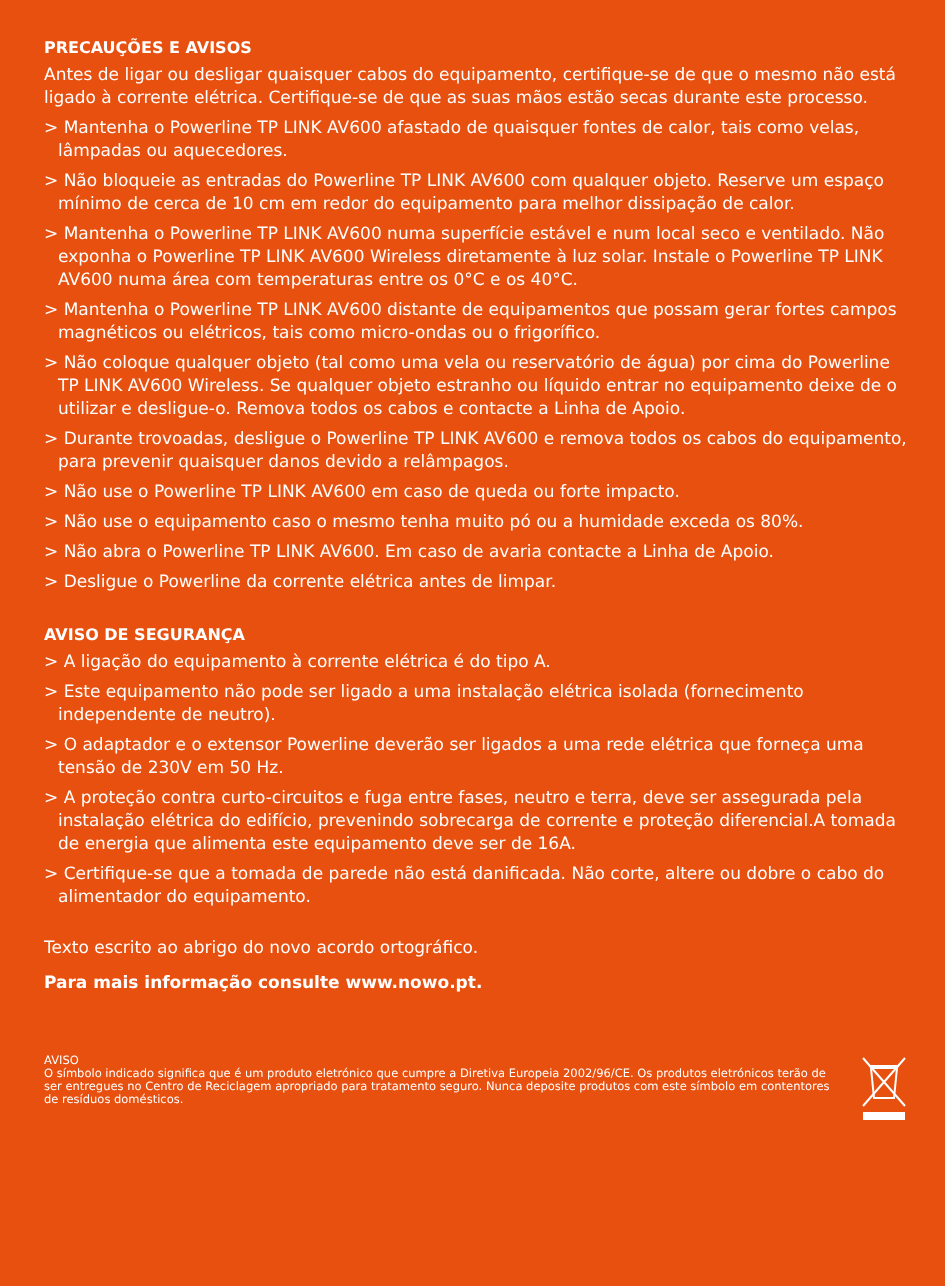PRECAUÇÕES E AVISOS
Antes de ligar ou desligar quaisquer cabos do equipamento, certifique-se de que o mesmo não está ligado à corrente elétrica. Certifique-se de que as suas mãos estão secas durante este processo.
> Mantenha o Powerline TP LINK AV600 afastado de quaisquer fontes de calor, tais como velas, lâmpadas ou aquecedores.
> Não bloqueie as entradas do Powerline TP LINK AV600 com qualquer objeto. Reserve um espaço mínimo de cerca de 10 cm em redor do equipamento para melhor dissipação de calor.
> Mantenha o Powerline TP LINK AV600 numa superfície estável e num local seco e ventilado. Não exponha o Powerline TP LINK AV600 Wireless diretamente à luz solar. Instale o Powerline TP LINK AV600 numa área com temperaturas entre os 0°C e os 40°C.
> Mantenha o Powerline TP LINK AV600 distante de equipamentos que possam gerar fortes campos magnéticos ou elétricos, tais como micro-ondas ou o frigorífico.
> Não coloque qualquer objeto (tal como uma vela ou reservatório de água) por cima do Powerline TP LINK AV600 Wireless. Se qualquer objeto estranho ou líquido entrar no equipamento deixe de o utilizar e desligue-o. Remova todos os cabos e contacte a Linha de Apoio.
> Durante trovoadas, desligue o Powerline TP LINK AV600 e remova todos os cabos do equipamento, para prevenir quaisquer danos devido a relâmpagos.
> Não use o Powerline TP LINK AV600 em caso de queda ou forte impacto.
> Não use o equipamento caso o mesmo tenha muito pó ou a humidade exceda os 80%.
> Não abra o Powerline TP LINK AV600. Em caso de avaria contacte a Linha de Apoio.
> Desligue o Powerline da corrente elétrica antes de limpar.
AVISO DE SEGURANÇA
> A ligação do equipamento à corrente elétrica é do tipo A.
> Este equipamento não pode ser ligado a uma instalação elétrica isolada (fornecimento independente de neutro).
> O adaptador e o extensor Powerline deverão ser ligados a uma rede elétrica que forneça uma tensão de 230V em 50 Hz.
> A proteção contra curto-circuitos e fuga entre fases, neutro e terra, deve ser assegurada pela instalação elétrica do edifício, prevenindo sobrecarga de corrente e proteção diferencial.A tomada de energia que alimenta este equipamento deve ser de 16A.
> Certifique-se que a tomada de parede não está danificada. Não corte, altere ou dobre o cabo do alimentador do equipamento.
Texto escrito ao abrigo do novo acordo ortográfico.
Para mais informação consulte www.nowo.pt.
AVISO
O símbolo indicado significa que é um produto eletrónico que cumpre a Diretiva Europeia 2002/96/CE. Os produtos eletrónicos terão de ser entregues no Centro de Reciclagem apropriado para tratamento seguro. Nunca deposite produtos com este símbolo em contentores de resíduos domésticos.